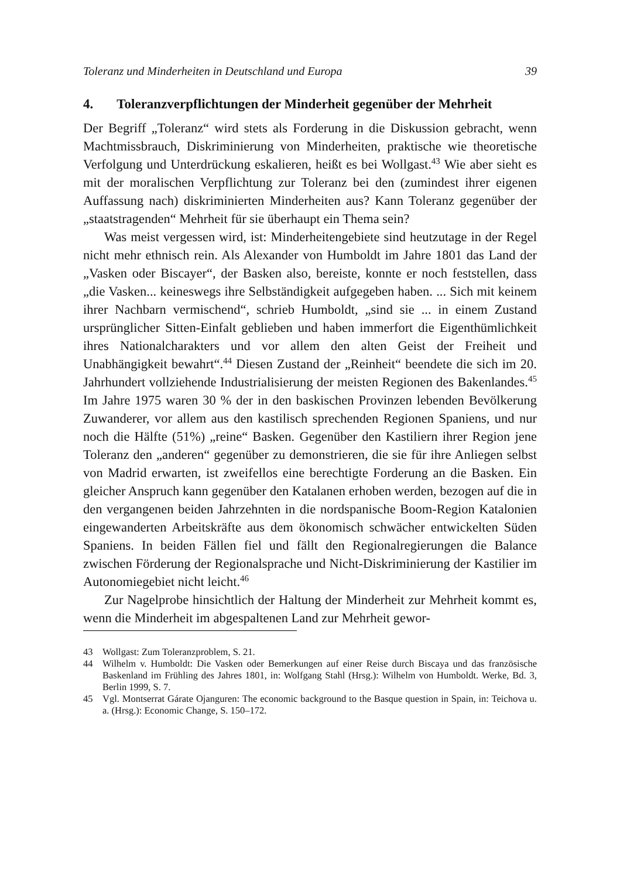Toleranz und Minderheiten in Deutschland und Europa 39
4. Toleranzverpflichtungen der Minderheit gegenüber der Mehrheit
Der Begriff „Toleranz“ wird stets als Forderung in die Diskussion gebracht, wenn Machtmissbrauch, Diskriminierung von Minderheiten, praktische wie theoretische Verfolgung und Unterdrückung eskalieren, heißt es bei Wollgast.<sup>43</sup> Wie aber sieht es mit der moralischen Verpflichtung zur Toleranz bei den (zumindest ihrer eigenen Auffassung nach) diskriminierten Minderheiten aus? Kann Toleranz gegenüber der „staatstragenden“ Mehrheit für sie überhaupt ein Thema sein?
Was meist vergessen wird, ist: Minderheitengebiete sind heutzutage in der Regel nicht mehr ethnisch rein. Als Alexander von Humboldt im Jahre 1801 das Land der „Vasken oder Biscayer“, der Basken also, bereiste, konnte er noch feststellen, dass „die Vasken... keineswegs ihre Selbständigkeit aufgegeben haben. ... Sich mit keinem ihrer Nachbarn vermischend“, schrieb Humboldt, „sind sie ... in einem Zustand ursprünglicher Sitten-Einfalt geblieben und haben immerfort die Eigenthümlichkeit ihres Nationalcharakters und vor allem den alten Geist der Freiheit und Unabhängigkeit bewahrt“.<sup>44</sup> Diesen Zustand der „Reinheit“ beendete die sich im 20. Jahrhundert vollziehende Industrialisierung der meisten Regionen des Bakenlandes.<sup>45</sup> Im Jahre 1975 waren 30 % der in den baskischen Provinzen lebenden Bevölkerung Zuwanderer, vor allem aus den kastilisch sprechenden Regionen Spaniens, und nur noch die Hälfte (51%) „reine“ Basken. Gegenüber den Kastiliern ihrer Region jene Toleranz den „anderen“ gegenüber zu demonstrieren, die sie für ihre Anliegen selbst von Madrid erwarten, ist zweifellos eine berechtigte Forderung an die Basken. Ein gleicher Anspruch kann gegenüber den Katalanen erhoben werden, bezogen auf die in den vergangenen beiden Jahrzehnten in die nordspanische Boom-Region Katalonien eingewanderten Arbeitskräfte aus dem ökonomisch schwächer entwickelten Süden Spaniens. In beiden Fällen fiel und fällt den Regionalregierungen die Balance zwischen Förderung der Regionalsprache und Nicht-Diskriminierung der Kastilier im Autonomiegebiet nicht leicht.<sup>46</sup>
Zur Nagelprobe hinsichtlich der Haltung der Minderheit zur Mehrheit kommt es, wenn die Minderheit im abgespaltenen Land zur Mehrheit gewor-
43 Wollgast: Zum Toleranzproblem, S. 21.
44 Wilhelm v. Humboldt: Die Vasken oder Bemerkungen auf einer Reise durch Biscaya und das französische Baskenland im Frühling des Jahres 1801, in: Wolfgang Stahl (Hrsg.): Wilhelm von Humboldt. Werke, Bd. 3, Berlin 1999, S. 7.
45 Vgl. Montserrat Gárate Ojanguren: The economic background to the Basque question in Spain, in: Teichova u. a. (Hrsg.): Economic Change, S. 150–172.